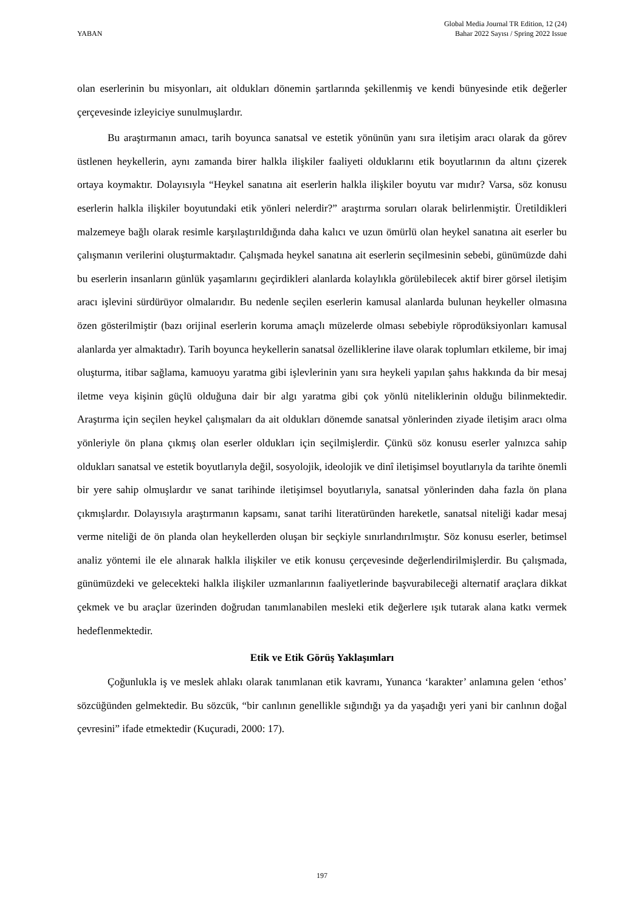YABAN
Global Media Journal TR Edition, 12 (24)
Bahar 2022 Sayısı / Spring 2022 Issue
olan eserlerinin bu misyonları, ait oldukları dönemin şartlarında şekillenmiş ve kendi bünyesinde etik değerler çerçevesinde izleyiciye sunulmuşlardır.
Bu araştırmanın amacı, tarih boyunca sanatsal ve estetik yönünün yanı sıra iletişim aracı olarak da görev üstlenen heykellerin, aynı zamanda birer halkla ilişkiler faaliyeti olduklarını etik boyutlarının da altını çizerek ortaya koymaktır. Dolayısıyla “Heykel sanatına ait eserlerin halkla ilişkiler boyutu var mıdır? Varsa, söz konusu eserlerin halkla ilişkiler boyutundaki etik yönleri nelerdir?” araştırma soruları olarak belirlenmiştir. Üretildikleri malzemeye bağlı olarak resimle karşılaştırıldığında daha kalıcı ve uzun ömürlü olan heykel sanatına ait eserler bu çalışmanın verilerini oluşturmaktadır. Çalışmada heykel sanatına ait eserlerin seçilmesinin sebebi, günümüzde dahi bu eserlerin insanların günlük yaşamlarını geçirdikleri alanlarda kolaylıkla görülebilecek aktif birer görsel iletişim aracı işlevini sürdürüyor olmalarıdır. Bu nedenle seçilen eserlerin kamusal alanlarda bulunan heykeller olmasına özen gösterilmiştir (bazı orijinal eserlerin koruma amaçlı müzelerde olması sebebiyle röprodüksiyonları kamusal alanlarda yer almaktadır). Tarih boyunca heykellerin sanatsal özelliklerine ilave olarak toplumları etkileme, bir imaj oluşturma, itibar sağlama, kamuoyu yaratma gibi işlevlerinin yanı sıra heykeli yapılan şahıs hakkında da bir mesaj iletme veya kişinin güçlü olduğuna dair bir algı yaratma gibi çok yönlü niteliklerinin olduğu bilinmektedir. Araştırma için seçilen heykel çalışmaları da ait oldukları dönemde sanatsal yönlerinden ziyade iletişim aracı olma yönleriyle ön plana çıkmış olan eserler oldukları için seçilmişlerdir. Çünkü söz konusu eserler yalnızca sahip oldukları sanatsal ve estetik boyutlarıyla değil, sosyolojik, ideolojik ve dinî iletişimsel boyutlarıyla da tarihte önemli bir yere sahip olmuşlardır ve sanat tarihinde iletişimsel boyutlarıyla, sanatsal yönlerinden daha fazla ön plana çıkmışlardır. Dolayısıyla araştırmanın kapsamı, sanat tarihi literatüründen hareketle, sanatsal niteliği kadar mesaj verme niteliği de ön planda olan heykellerden oluşan bir seçkiyle sınırlandırılmıştır. Söz konusu eserler, betimsel analiz yöntemi ile ele alınarak halkla ilişkiler ve etik konusu çerçevesinde değerlendirilmişlerdir. Bu çalışmada, günümüzdeki ve gelecekteki halkla ilişkiler uzmanlarının faaliyetlerinde başvurabileceği alternatif araçlara dikkat çekmek ve bu araçlar üzerinden doğrudan tanımlanabilen mesleki etik değerlere ışık tutarak alana katkı vermek hedeflenmektedir.
Etik ve Etik Görüş Yaklaşımları
Çoğunlukla iş ve meslek ahlakı olarak tanımlanan etik kavramı, Yunanca ‘karakter’ anlamına gelen ‘ethos’ sözcüğünden gelmektedir. Bu sözcük, “bir canlının genellikle sığındığı ya da yaşadığı yeri yani bir canlının doğal çevresini” ifade etmektedir (Kuçuradi, 2000: 17).
197